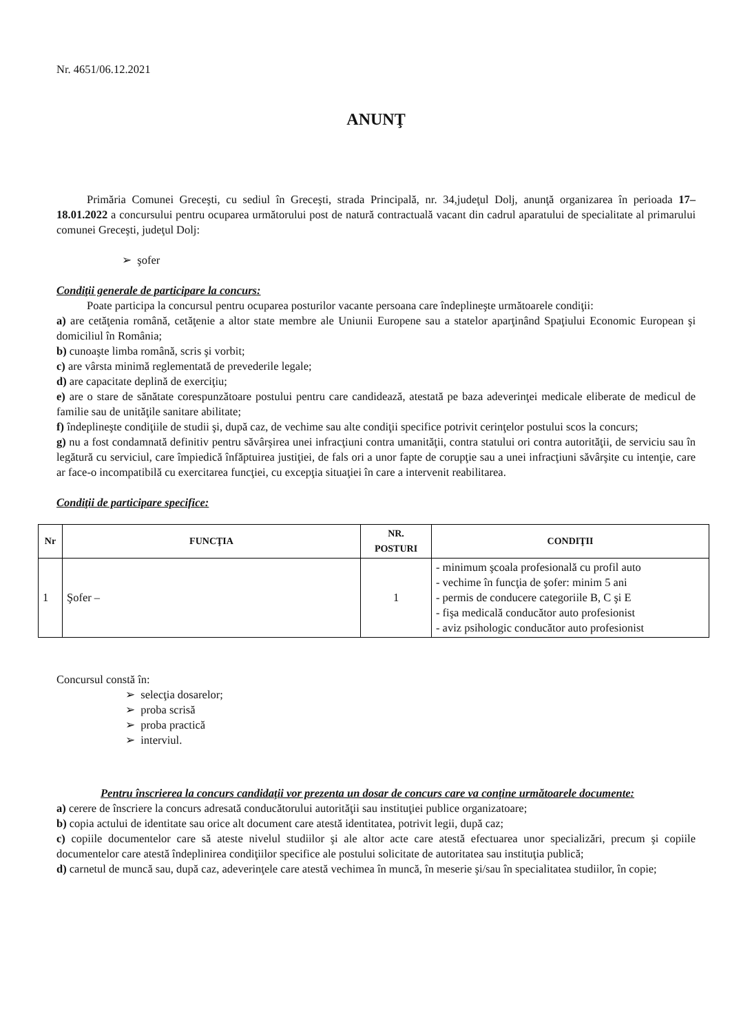Nr. 4651/06.12.2021
ANUNŢ
Primăria Comunei Greceşti, cu sediul în Greceşti, strada Principală, nr. 34,judeţul Dolj, anunţă organizarea în perioada 17–18.01.2022 a concursului pentru ocuparea următorului post de natură contractuală vacant din cadrul aparatului de specialitate al primarului comunei Greceşti, judeţul Dolj:
➢ şofer
Condiţii generale de participare la concurs:
Poate participa la concursul pentru ocuparea posturilor vacante persoana care îndeplineşte următoarele condiţii:
a) are cetăţenia română, cetăţenie a altor state membre ale Uniunii Europene sau a statelor aparţinând Spaţiului Economic European şi domiciliul în România;
b) cunoaşte limba română, scris şi vorbit;
c) are vârsta minimă reglementată de prevederile legale;
d) are capacitate deplină de exerciţiu;
e) are o stare de sănătate corespunzătoare postului pentru care candidează, atestată pe baza adeverinţei medicale eliberate de medicul de familie sau de unităţile sanitare abilitate;
f) îndeplineşte condiţiile de studii şi, după caz, de vechime sau alte condiţii specifice potrivit cerinţelor postului scos la concurs;
g) nu a fost condamnată definitiv pentru săvârşirea unei infracţiuni contra umanităţii, contra statului ori contra autorităţii, de serviciu sau în legătură cu serviciul, care împiedică înfăptuirea justiţiei, de fals ori a unor fapte de corupţie sau a unei infracţiuni săvârşite cu intenţie, care ar face-o incompatibilă cu exercitarea funcţiei, cu excepţia situaţiei în care a intervenit reabilitarea.
Condiţii de participare specifice:
| Nr | FUNCŢIA | NR. POSTURI | CONDIŢII |
| --- | --- | --- | --- |
| 1 | Şofer – | 1 | - minimum şcoala profesională cu profil auto - vechime în funcţia de şofer: minim 5 ani - permis de conducere categoriile B, C şi E - fişa medicală conducător auto profesionist - aviz psihologic conducător auto profesionist |
Concursul constă în:
➢ selecţia dosarelor;
➢ proba scrisă
➢ proba practică
➢ interviul.
Pentru înscrierea la concurs candidaţii vor prezenta un dosar de concurs care va conţine următoarele documente:
a) cerere de înscriere la concurs adresată conducătorului autorităţii sau instituţiei publice organizatoare;
b) copia actului de identitate sau orice alt document care atestă identitatea, potrivit legii, după caz;
c) copiile documentelor care să ateste nivelul studiilor şi ale altor acte care atestă efectuarea unor specializări, precum şi copiile documentelor care atestă îndeplinirea condiţiilor specifice ale postului solicitate de autoritatea sau instituţia publică;
d) carnetul de muncă sau, după caz, adeverinţele care atestă vechimea în muncă, în meserie şi/sau în specialitatea studiilor, în copie;